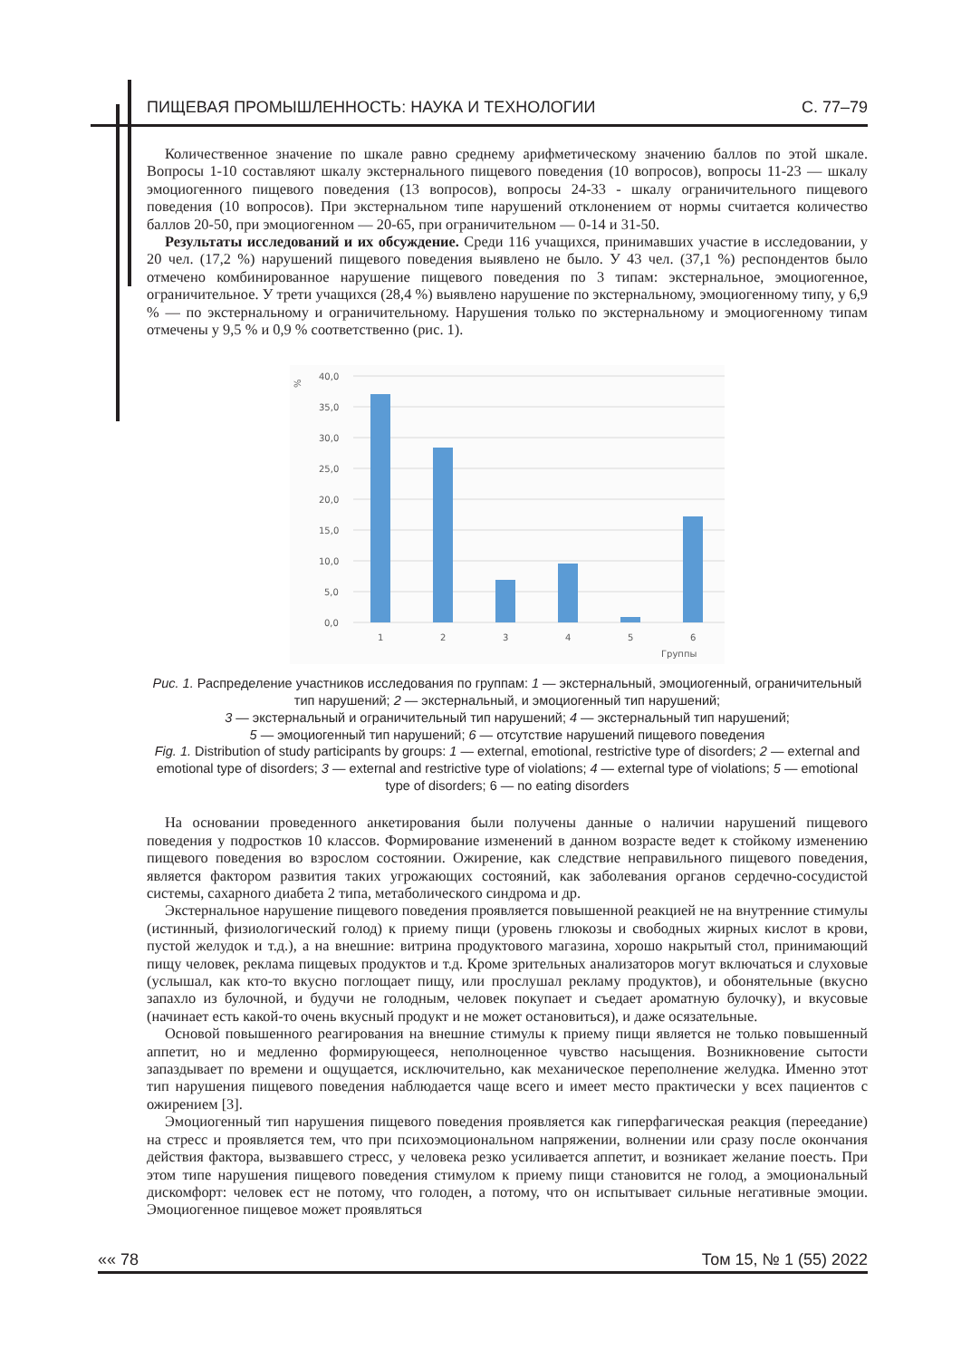ПИЩЕВАЯ ПРОМЫШЛЕННОСТЬ: НАУКА И ТЕХНОЛОГИИ С. 77–79
Количественное значение по шкале равно среднему арифметическому значению баллов по этой шкале. Вопросы 1-10 составляют шкалу экстернального пищевого поведения (10 вопросов), вопросы 11-23 — шкалу эмоциогенного пищевого поведения (13 вопросов), вопросы 24-33 - шкалу ограничительного пищевого поведения (10 вопросов). При экстернальном типе нарушений отклонением от нормы считается количество баллов 20-50, при эмоциогенном — 20-65, при ограничительном — 0-14 и 31-50.
Результаты исследований и их обсуждение. Среди 116 учащихся, принимавших участие в исследовании, у 20 чел. (17,2 %) нарушений пищевого поведения выявлено не было. У 43 чел. (37,1 %) респондентов было отмечено комбинированное нарушение пищевого поведения по 3 типам: экстернальное, эмоциогенное, ограничительное. У трети учащихся (28,4 %) выявлено нарушение по экстернальному, эмоциогенному типу, у 6,9 % — по экстернальному и ограничительному. Нарушения только по экстернальному и эмоциогенному типам отмечены у 9,5 % и 0,9 % соответственно (рис. 1).
%
40,0
35,0
30,0
25,0
20,0
15,0
10,0
5,0
0,0
1
2
3
4
5
6
Группы
Рис. 1. Распределение участников исследования по группам: 1 — экстернальный, эмоциогенный, ограничительный тип нарушений; 2 — экстернальный, и эмоциогенный тип нарушений;
3 — экстернальный и ограничительный тип нарушений; 4 — экстернальный тип нарушений;
5 — эмоциогенный тип нарушений; 6 — отсутствие нарушений пищевого поведения
Fig. 1. Distribution of study participants by groups: 1 — external, emotional, restrictive type of disorders; 2 — external and emotional type of disorders; 3 — external and restrictive type of violations; 4 — external type of violations; 5 — emotional type of disorders; 6 — no eating disorders
На основании проведенного анкетирования были получены данные о наличии нарушений пищевого поведения у подростков 10 классов. Формирование изменений в данном возрасте ведет к стойкому изменению пищевого поведения во взрослом состоянии. Ожирение, как следствие неправильного пищевого поведения, является фактором развития таких угрожающих состояний, как заболевания органов сердечно-сосудистой системы, сахарного диабета 2 типа, метаболического синдрома и др.
Экстернальное нарушение пищевого поведения проявляется повышенной реакцией не на внутренние стимулы (истинный, физиологический голод) к приему пищи (уровень глюкозы и свободных жирных кислот в крови, пустой желудок и т.д.), а на внешние: витрина продуктового магазина, хорошо накрытый стол, принимающий пищу человек, реклама пищевых продуктов и т.д. Кроме зрительных анализаторов могут включаться и слуховые (услышал, как кто-то вкусно поглощает пищу, или прослушал рекламу продуктов), и обонятельные (вкусно запахло из булочной, и будучи не голодным, человек покупает и съедает ароматную булочку), и вкусовые (начинает есть какой-то очень вкусный продукт и не может остановиться), и даже осязательные.
Основой повышенного реагирования на внешние стимулы к приему пищи является не только повышенный аппетит, но и медленно формирующееся, неполноценное чувство насыщения. Возникновение сытости запаздывает по времени и ощущается, исключительно, как механическое переполнение желудка. Именно этот тип нарушения пищевого поведения наблюдается чаще всего и имеет место практически у всех пациентов с ожирением [3].
Эмоциогенный тип нарушения пищевого поведения проявляется как гиперфагическая реакция (переедание) на стресс и проявляется тем, что при психоэмоциональном напряжении, волнении или сразу после окончания действия фактора, вызвавшего стресс, у человека резко усиливается аппетит, и возникает желание поесть. При этом типе нарушения пищевого поведения стимулом к приему пищи становится не голод, а эмоциональный дискомфорт: человек ест не потому, что голоден, а потому, что он испытывает сильные негативные эмоции. Эмоциогенное пищевое может проявляться
«« 78 Том 15, № 1 (55) 2022